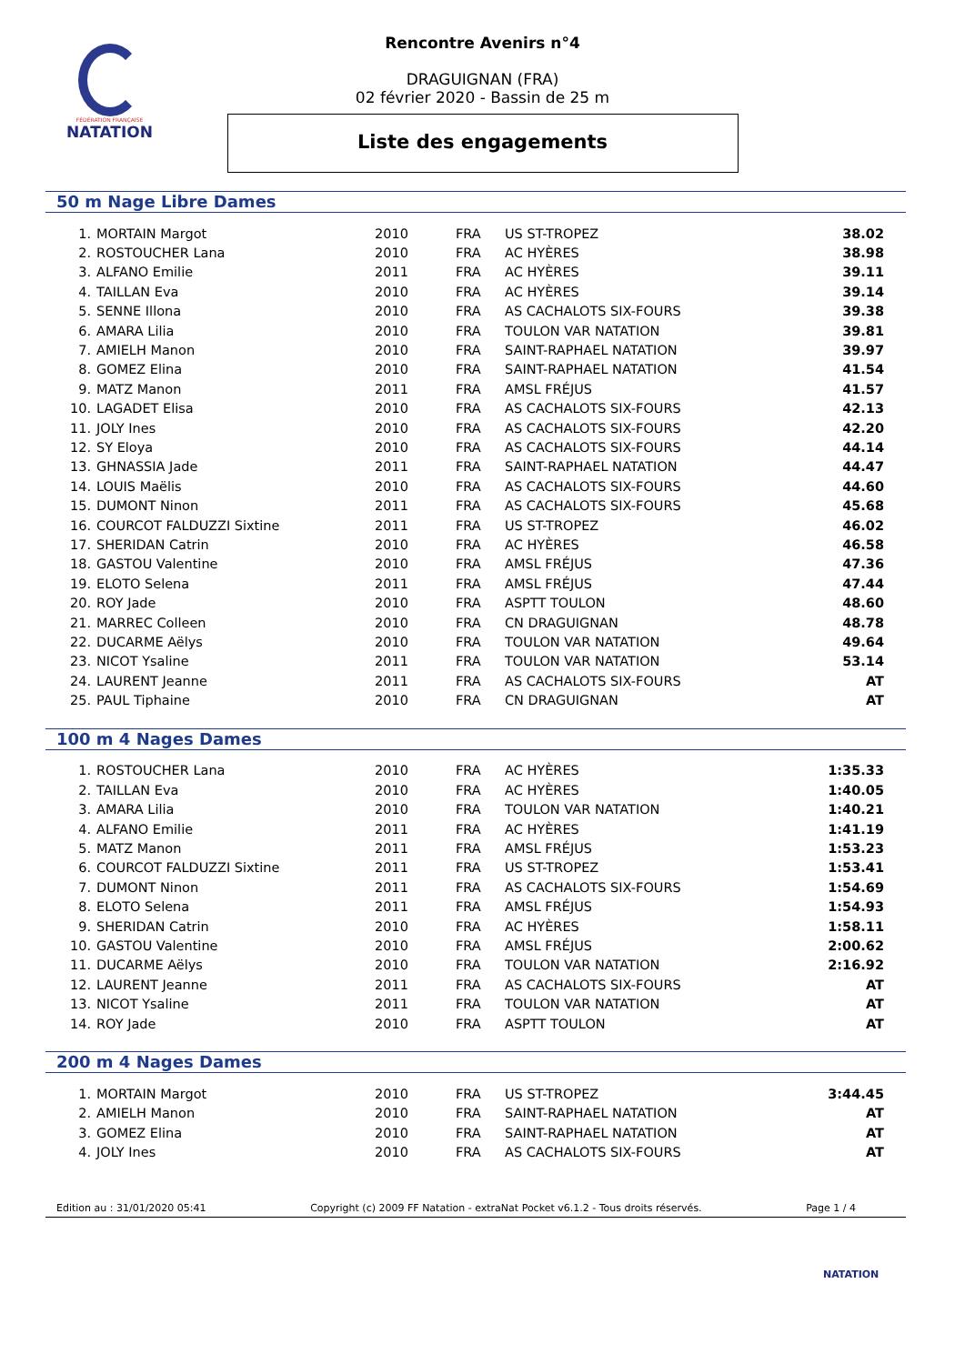FÉDÉRATION FRANÇAISE
NATATION
Rencontre Avenirs n°4
DRAGUIGNAN (FRA)
02 février 2020 - Bassin de 25 m
Liste des engagements
50 m Nage Libre Dames
| 1. | MORTAIN Margot | 2010 | FRA | US ST-TROPEZ | 38.02 |
| 2. | ROSTOUCHER Lana | 2010 | FRA | AC HYÈRES | 38.98 |
| 3. | ALFANO Emilie | 2011 | FRA | AC HYÈRES | 39.11 |
| 4. | TAILLAN Eva | 2010 | FRA | AC HYÈRES | 39.14 |
| 5. | SENNE Illona | 2010 | FRA | AS CACHALOTS SIX-FOURS | 39.38 |
| 6. | AMARA Lilia | 2010 | FRA | TOULON VAR NATATION | 39.81 |
| 7. | AMIELH Manon | 2010 | FRA | SAINT-RAPHAEL NATATION | 39.97 |
| 8. | GOMEZ Elina | 2010 | FRA | SAINT-RAPHAEL NATATION | 41.54 |
| 9. | MATZ Manon | 2011 | FRA | AMSL FRÉJUS | 41.57 |
| 10. | LAGADET Elisa | 2010 | FRA | AS CACHALOTS SIX-FOURS | 42.13 |
| 11. | JOLY Ines | 2010 | FRA | AS CACHALOTS SIX-FOURS | 42.20 |
| 12. | SY Eloya | 2010 | FRA | AS CACHALOTS SIX-FOURS | 44.14 |
| 13. | GHNASSIA Jade | 2011 | FRA | SAINT-RAPHAEL NATATION | 44.47 |
| 14. | LOUIS Maëlis | 2010 | FRA | AS CACHALOTS SIX-FOURS | 44.60 |
| 15. | DUMONT Ninon | 2011 | FRA | AS CACHALOTS SIX-FOURS | 45.68 |
| 16. | COURCOT FALDUZZI Sixtine | 2011 | FRA | US ST-TROPEZ | 46.02 |
| 17. | SHERIDAN Catrin | 2010 | FRA | AC HYÈRES | 46.58 |
| 18. | GASTOU Valentine | 2010 | FRA | AMSL FRÉJUS | 47.36 |
| 19. | ELOTO Selena | 2011 | FRA | AMSL FRÉJUS | 47.44 |
| 20. | ROY Jade | 2010 | FRA | ASPTT TOULON | 48.60 |
| 21. | MARREC Colleen | 2010 | FRA | CN DRAGUIGNAN | 48.78 |
| 22. | DUCARME Aëlys | 2010 | FRA | TOULON VAR NATATION | 49.64 |
| 23. | NICOT Ysaline | 2011 | FRA | TOULON VAR NATATION | 53.14 |
| 24. | LAURENT Jeanne | 2011 | FRA | AS CACHALOTS SIX-FOURS | AT |
| 25. | PAUL Tiphaine | 2010 | FRA | CN DRAGUIGNAN | AT |
100 m 4 Nages Dames
| 1. | ROSTOUCHER Lana | 2010 | FRA | AC HYÈRES | 1:35.33 |
| 2. | TAILLAN Eva | 2010 | FRA | AC HYÈRES | 1:40.05 |
| 3. | AMARA Lilia | 2010 | FRA | TOULON VAR NATATION | 1:40.21 |
| 4. | ALFANO Emilie | 2011 | FRA | AC HYÈRES | 1:41.19 |
| 5. | MATZ Manon | 2011 | FRA | AMSL FRÉJUS | 1:53.23 |
| 6. | COURCOT FALDUZZI Sixtine | 2011 | FRA | US ST-TROPEZ | 1:53.41 |
| 7. | DUMONT Ninon | 2011 | FRA | AS CACHALOTS SIX-FOURS | 1:54.69 |
| 8. | ELOTO Selena | 2011 | FRA | AMSL FRÉJUS | 1:54.93 |
| 9. | SHERIDAN Catrin | 2010 | FRA | AC HYÈRES | 1:58.11 |
| 10. | GASTOU Valentine | 2010 | FRA | AMSL FRÉJUS | 2:00.62 |
| 11. | DUCARME Aëlys | 2010 | FRA | TOULON VAR NATATION | 2:16.92 |
| 12. | LAURENT Jeanne | 2011 | FRA | AS CACHALOTS SIX-FOURS | AT |
| 13. | NICOT Ysaline | 2011 | FRA | TOULON VAR NATATION | AT |
| 14. | ROY Jade | 2010 | FRA | ASPTT TOULON | AT |
200 m 4 Nages Dames
| 1. | MORTAIN Margot | 2010 | FRA | US ST-TROPEZ | 3:44.45 |
| 2. | AMIELH Manon | 2010 | FRA | SAINT-RAPHAEL NATATION | AT |
| 3. | GOMEZ Elina | 2010 | FRA | SAINT-RAPHAEL NATATION | AT |
| 4. | JOLY Ines | 2010 | FRA | AS CACHALOTS SIX-FOURS | AT |
Edition au : 31/01/2020 05:41 Copyright (c) 2009 FF Natation - extraNat Pocket v6.1.2 - Tous droits réservés. Page 1 / 4
NATATION